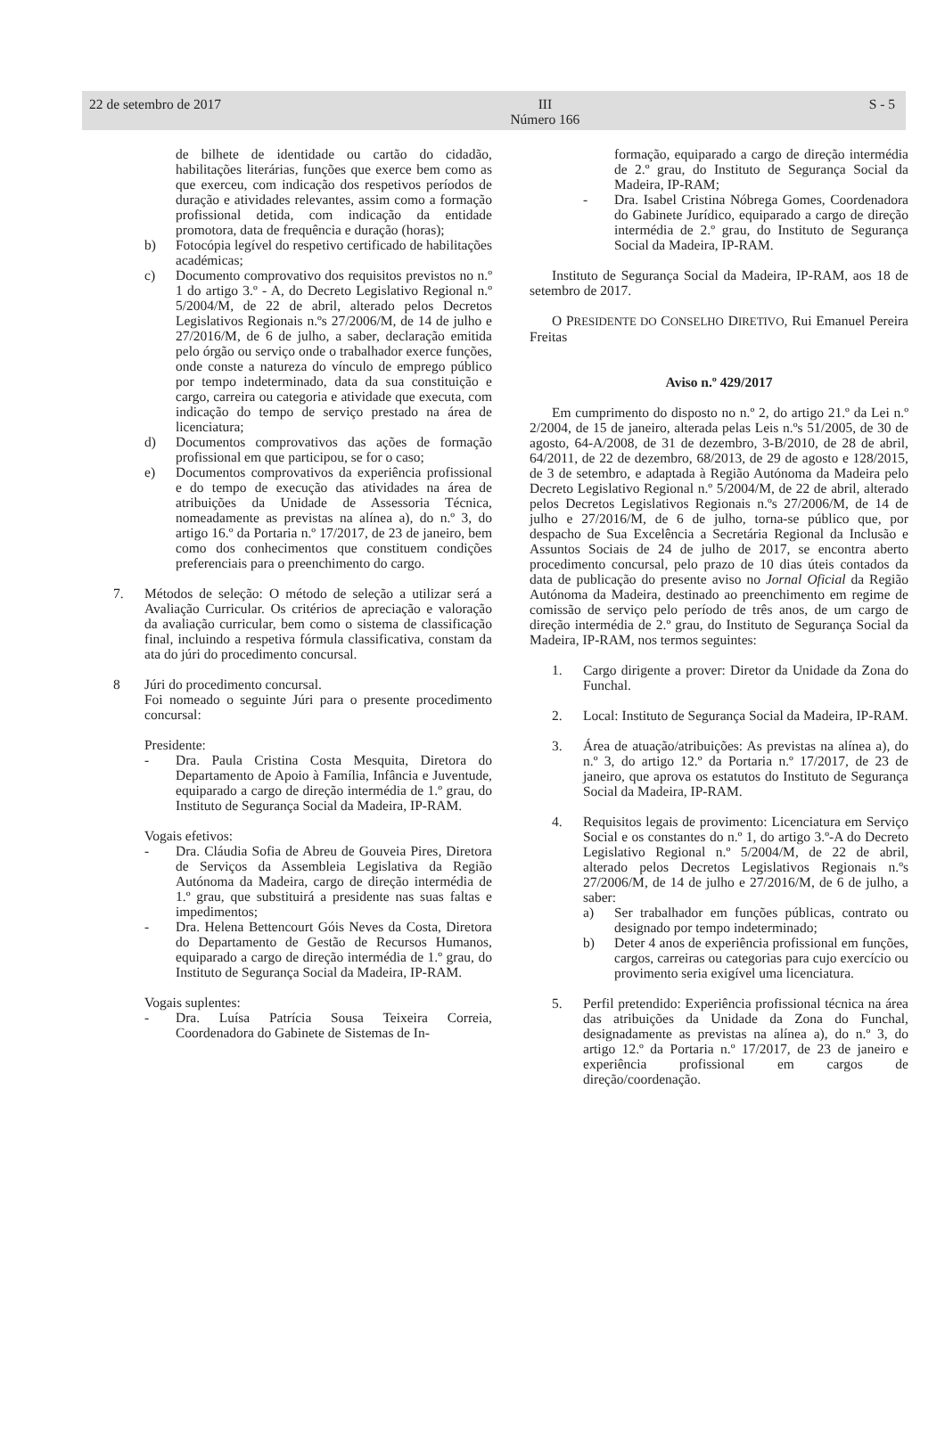22 de setembro de 2017 III
Número 166 S - 5
de bilhete de identidade ou cartão do cidadão, habilitações literárias, funções que exerce bem como as que exerceu, com indicação dos respetivos períodos de duração e atividades relevantes, assim como a formação profissional detida, com indicação da entidade promotora, data de frequência e duração (horas);
b) Fotocópia legível do respetivo certificado de habilitações académicas;
c) Documento comprovativo dos requisitos previstos no n.º 1 do artigo 3.º - A, do Decreto Legislativo Regional n.º 5/2004/M, de 22 de abril, alterado pelos Decretos Legislativos Regionais n.ºs 27/2006/M, de 14 de julho e 27/2016/M, de 6 de julho, a saber, declaração emitida pelo órgão ou serviço onde o trabalhador exerce funções, onde conste a natureza do vínculo de emprego público por tempo indeterminado, data da sua constituição e cargo, carreira ou categoria e atividade que executa, com indicação do tempo de serviço prestado na área de licenciatura;
d) Documentos comprovativos das ações de formação profissional em que participou, se for o caso;
e) Documentos comprovativos da experiência profissional e do tempo de execução das atividades na área de atribuições da Unidade de Assessoria Técnica, nomeadamente as previstas na alínea a), do n.º 3, do artigo 16.º da Portaria n.º 17/2017, de 23 de janeiro, bem como dos conhecimentos que constituem condições preferenciais para o preenchimento do cargo.
7. Métodos de seleção: O método de seleção a utilizar será a Avaliação Curricular. Os critérios de apreciação e valoração da avaliação curricular, bem como o sistema de classificação final, incluindo a respetiva fórmula classificativa, constam da ata do júri do procedimento concursal.
8 Júri do procedimento concursal.
Foi nomeado o seguinte Júri para o presente procedimento concursal:
Presidente:
- Dra. Paula Cristina Costa Mesquita, Diretora do Departamento de Apoio à Família, Infância e Juventude, equiparado a cargo de direção intermédia de 1.º grau, do Instituto de Segurança Social da Madeira, IP-RAM.
Vogais efetivos:
- Dra. Cláudia Sofia de Abreu de Gouveia Pires, Diretora de Serviços da Assembleia Legislativa da Região Autónoma da Madeira, cargo de direção intermédia de 1.º grau, que substituirá a presidente nas suas faltas e impedimentos;
- Dra. Helena Bettencourt Góis Neves da Costa, Diretora do Departamento de Gestão de Recursos Humanos, equiparado a cargo de direção intermédia de 1.º grau, do Instituto de Segurança Social da Madeira, IP-RAM.
Vogais suplentes:
- Dra. Luísa Patrícia Sousa Teixeira Correia, Coordenadora do Gabinete de Sistemas de In-
formação, equiparado a cargo de direção intermédia de 2.º grau, do Instituto de Segurança Social da Madeira, IP-RAM;
- Dra. Isabel Cristina Nóbrega Gomes, Coordenadora do Gabinete Jurídico, equiparado a cargo de direção intermédia de 2.º grau, do Instituto de Segurança Social da Madeira, IP-RAM.
Instituto de Segurança Social da Madeira, IP-RAM, aos 18 de setembro de 2017.
O PRESIDENTE DO CONSELHO DIRETIVO, Rui Emanuel Pereira Freitas
Aviso n.º 429/2017
Em cumprimento do disposto no n.º 2, do artigo 21.º da Lei n.º 2/2004, de 15 de janeiro, alterada pelas Leis n.ºs 51/2005, de 30 de agosto, 64-A/2008, de 31 de dezembro, 3-B/2010, de 28 de abril, 64/2011, de 22 de dezembro, 68/2013, de 29 de agosto e 128/2015, de 3 de setembro, e adaptada à Região Autónoma da Madeira pelo Decreto Legislativo Regional n.º 5/2004/M, de 22 de abril, alterado pelos Decretos Legislativos Regionais n.ºs 27/2006/M, de 14 de julho e 27/2016/M, de 6 de julho, torna-se público que, por despacho de Sua Excelência a Secretária Regional da Inclusão e Assuntos Sociais de 24 de julho de 2017, se encontra aberto procedimento concursal, pelo prazo de 10 dias úteis contados da data de publicação do presente aviso no Jornal Oficial da Região Autónoma da Madeira, destinado ao preenchimento em regime de comissão de serviço pelo período de três anos, de um cargo de direção intermédia de 2.º grau, do Instituto de Segurança Social da Madeira, IP-RAM, nos termos seguintes:
1. Cargo dirigente a prover: Diretor da Unidade da Zona do Funchal.
2. Local: Instituto de Segurança Social da Madeira, IP-RAM.
3. Área de atuação/atribuições: As previstas na alínea a), do n.º 3, do artigo 12.º da Portaria n.º 17/2017, de 23 de janeiro, que aprova os estatutos do Instituto de Segurança Social da Madeira, IP-RAM.
4. Requisitos legais de provimento: Licenciatura em Serviço Social e os constantes do n.º 1, do artigo 3.º-A do Decreto Legislativo Regional n.º 5/2004/M, de 22 de abril, alterado pelos Decretos Legislativos Regionais n.ºs 27/2006/M, de 14 de julho e 27/2016/M, de 6 de julho, a saber:
a) Ser trabalhador em funções públicas, contrato ou designado por tempo indeterminado;
b) Deter 4 anos de experiência profissional em funções, cargos, carreiras ou categorias para cujo exercício ou provimento seria exigível uma licenciatura.
5. Perfil pretendido: Experiência profissional técnica na área das atribuições da Unidade da Zona do Funchal, designadamente as previstas na alínea a), do n.º 3, do artigo 12.º da Portaria n.º 17/2017, de 23 de janeiro e experiência profissional em cargos de direção/coordenação.